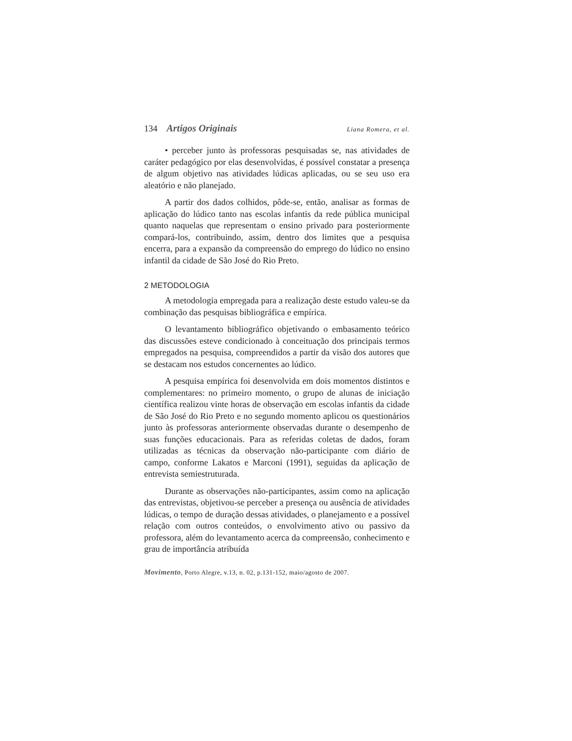134 Artigos Originais
Liana Romera, et al.
• perceber junto às professoras pesquisadas se, nas atividades de caráter pedagógico por elas desenvolvidas, é possível constatar a presença de algum objetivo nas atividades lúdicas aplicadas, ou se seu uso era aleatório e não planejado.
A partir dos dados colhidos, pôde-se, então, analisar as formas de aplicação do lúdico tanto nas escolas infantis da rede pública municipal quanto naquelas que representam o ensino privado para posteriormente compará-los, contribuindo, assim, dentro dos limites que a pesquisa encerra, para a expansão da compreensão do emprego do lúdico no ensino infantil da cidade de São José do Rio Preto.
2 METODOLOGIA
A metodologia empregada para a realização deste estudo valeu-se da combinação das pesquisas bibliográfica e empírica.
O levantamento bibliográfico objetivando o embasamento teórico das discussões esteve condicionado à conceituação dos principais termos empregados na pesquisa, compreendidos a partir da visão dos autores que se destacam nos estudos concernentes ao lúdico.
A pesquisa empírica foi desenvolvida em dois momentos distintos e complementares: no primeiro momento, o grupo de alunas de iniciação científica realizou vinte horas de observação em escolas infantis da cidade de São José do Rio Preto e no segundo momento aplicou os questionários junto às professoras anteriormente observadas durante o desempenho de suas funções educacionais. Para as referidas coletas de dados, foram utilizadas as técnicas da observação não-participante com diário de campo, conforme Lakatos e Marconi (1991), seguidas da aplicação de entrevista semiestruturada.
Durante as observações não-participantes, assim como na aplicação das entrevistas, objetivou-se perceber a presença ou ausência de atividades lúdicas, o tempo de duração dessas atividades, o planejamento e a possível relação com outros conteúdos, o envolvimento ativo ou passivo da professora, além do levantamento acerca da compreensão, conhecimento e grau de importância atribuída
Movimento, Porto Alegre, v.13, n. 02, p.131-152, maio/agosto de 2007.